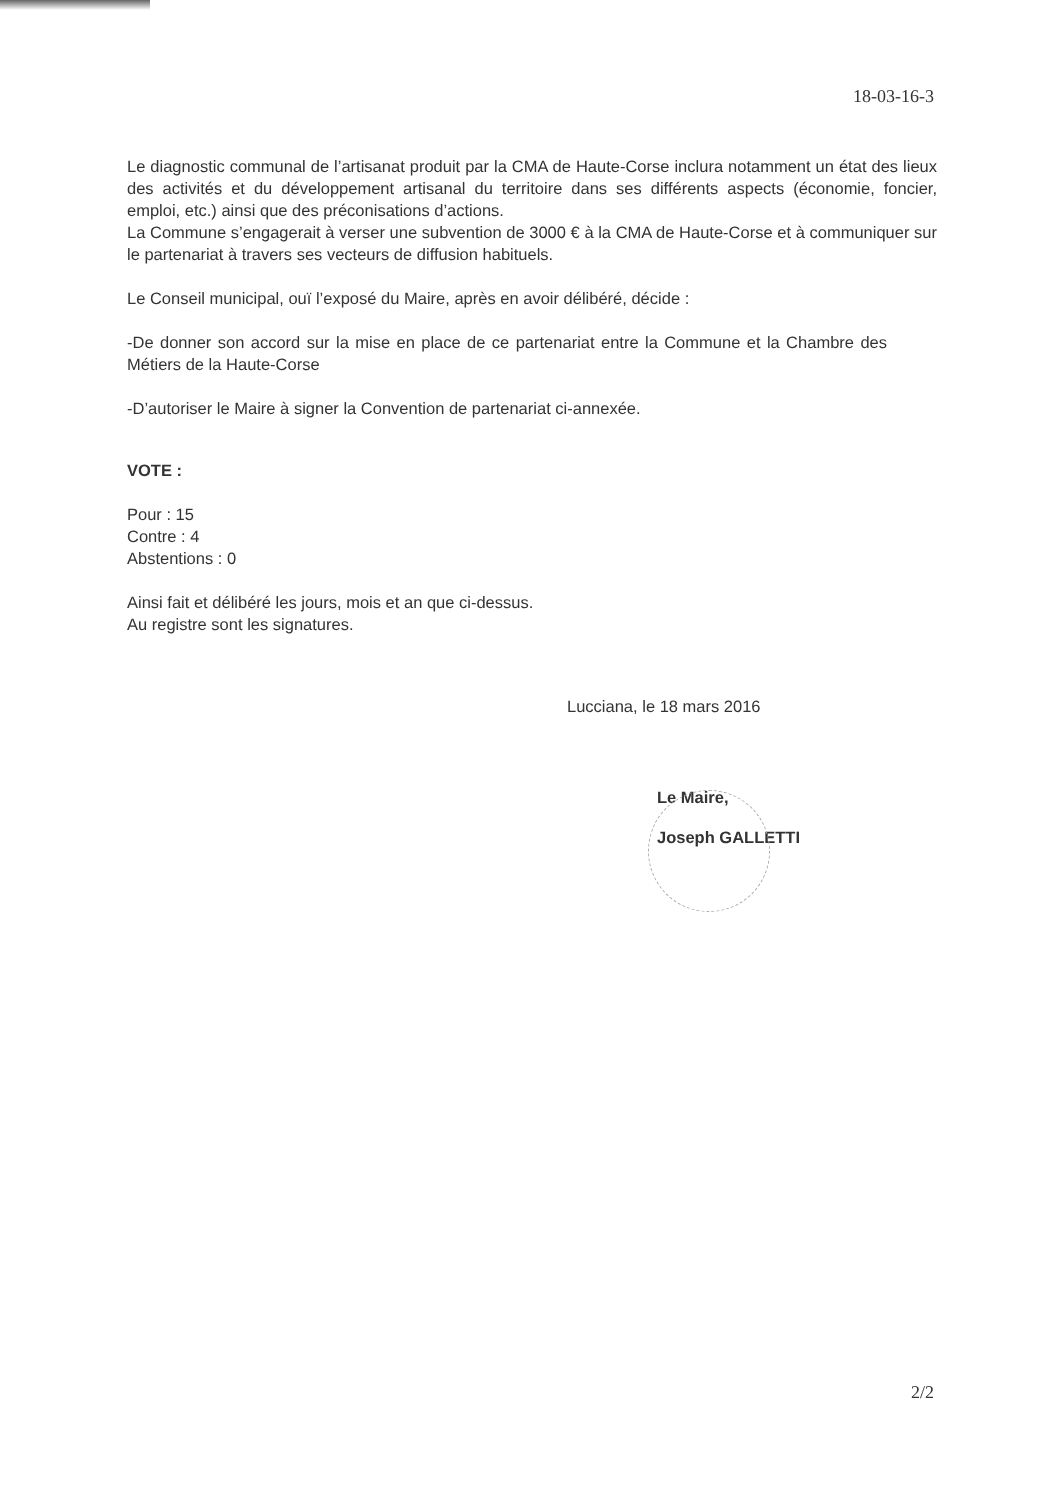18-03-16-3
Le diagnostic communal de l’artisanat produit par la CMA de Haute-Corse inclura notamment un état des lieux des activités et du développement artisanal du territoire dans ses différents aspects (économie, foncier, emploi, etc.) ainsi que des préconisations d’actions.
La Commune s’engagerait à verser une subvention de 3000 € à la CMA de Haute-Corse et à communiquer sur le partenariat à travers ses vecteurs de diffusion habituels.
Le Conseil municipal, ouï l’exposé du Maire, après en avoir délibéré, décide :
-De donner son accord sur la mise en place de ce partenariat entre la Commune et la Chambre des Métiers de la Haute-Corse
-D’autoriser le Maire à signer la Convention de partenariat ci-annexée.
VOTE :
Pour : 15
Contre : 4
Abstentions : 0
Ainsi fait et délibéré les jours, mois et an que ci-dessus.
Au registre sont les signatures.
Lucciana, le 18 mars 2016
Le Maire,
Joseph GALLETTI
2/2